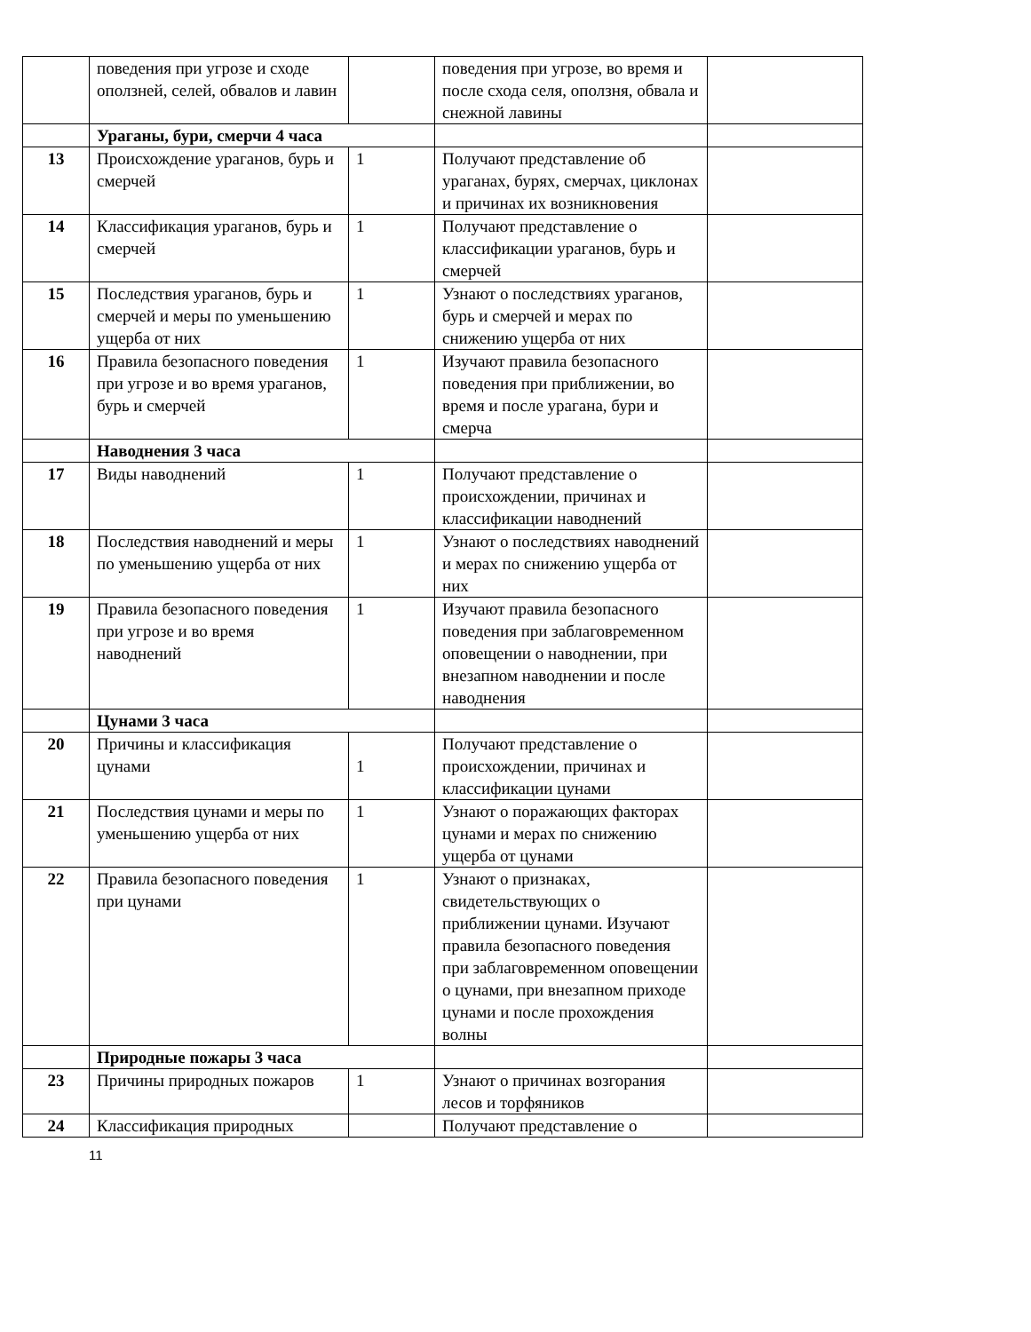| | поведения при угрозе и сходе оползней, селей, обвалов и лавин | | поведения при угрозе, во время и после схода селя, оползня, обвала и снежной лавины | |
| | Ураганы, бури, смерчи 4 часа | | | |
| 13 | Происхождение ураганов, бурь и смерчей | 1 | Получают представление об ураганах, бурях, смерчах, циклонах и причинах их возникновения | |
| 14 | Классификация ураганов, бурь и смерчей | 1 | Получают представление о классификации ураганов, бурь и смерчей | |
| 15 | Последствия ураганов, бурь и смерчей и меры по уменьшению ущерба от них | 1 | Узнают о последствиях ураганов, бурь и смерчей и мерах по снижению ущерба от них | |
| 16 | Правила безопасного поведения при угрозе и во время ураганов, бурь и смерчей | 1 | Изучают правила безопасного поведения при приближении, во время и после урагана, бури и смерча | |
| | Наводнения 3 часа | | | |
| 17 | Виды наводнений | 1 | Получают представление о происхождении, причинах и классификации наводнений | |
| 18 | Последствия наводнений и меры по уменьшению ущерба от них | 1 | Узнают о последствиях наводнений и мерах по снижению ущерба от них | |
| 19 | Правила безопасного поведения при угрозе и во время наводнений | 1 | Изучают правила безопасного поведения при заблаговременном оповещении о наводнении, при внезапном наводнении и после наводнения | |
| | Цунами 3 часа | | | |
| 20 | Причины и классификация цунами | 1 | Получают представление о происхождении, причинах и классификации цунами | |
| 21 | Последствия цунами и меры по уменьшению ущерба от них | 1 | Узнают о поражающих факторах цунами и мерах по снижению ущерба от цунами | |
| 22 | Правила безопасного поведения при цунами | 1 | Узнают о признаках, свидетельствующих о приближении цунами. Изучают правила безопасного поведения при заблаговременном оповещении о цунами, при внезапном приходе цунами и после прохождения волны | |
| | Природные пожары 3 часа | | | |
| 23 | Причины природных пожаров | 1 | Узнают о причинах возгорания лесов и торфяников | |
| 24 | Классификация природных | | Получают представление о | |
11